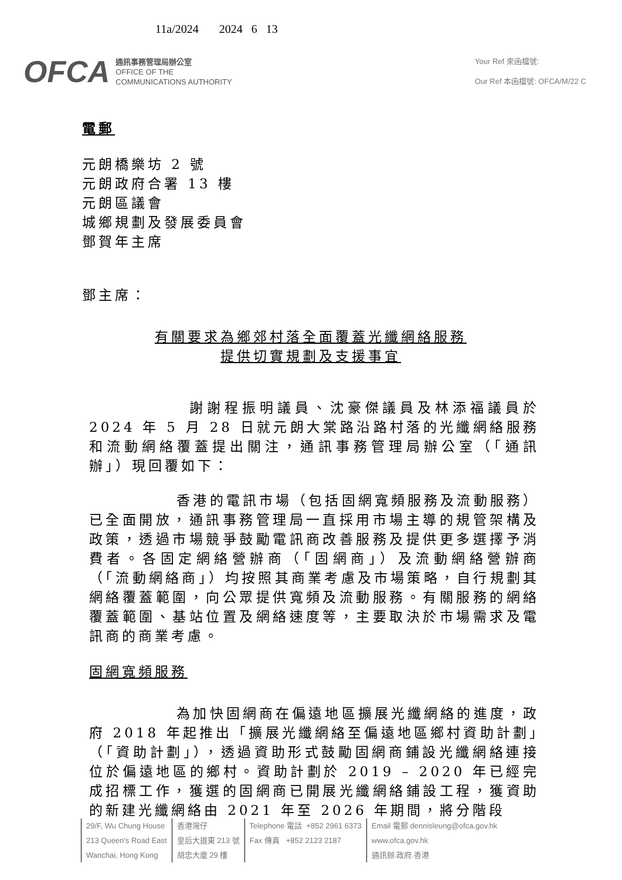11a/2024 2024 6 13
OFCA
通訊事務管理局辦公室
OFFICE OF THE
COMMUNICATIONS AUTHORITY
Your Ref 來函檔號:
Our Ref 本函檔號: OFCA/M/22 C
電郵
元朗橋樂坊 2 號
元朗政府合署 13 樓
元朗區議會
城鄉規劃及發展委員會
鄧賀年主席
鄧主席：
有關要求為鄉郊村落全面覆蓋光纖網絡服務
提供切實規劃及支援事宜
謝謝程振明議員、沈豪傑議員及林添福議員於 2024 年 5 月 28 日就元朗大棠路沿路村落的光纖網絡服務和流動網絡覆蓋提出關注，通訊事務管理局辦公室（「通訊辦」）現回覆如下：
香港的電訊市場（包括固網寬頻服務及流動服務）已全面開放，通訊事務管理局一直採用市場主導的規管架構及政策，透過市場競爭鼓勵電訊商改善服務及提供更多選擇予消費者。各固定網絡營辦商（「固網商」）及流動網絡營辦商（「流動網絡商」）均按照其商業考慮及市場策略，自行規劃其網絡覆蓋範圍，向公眾提供寬頻及流動服務。有關服務的網絡覆蓋範圍、基站位置及網絡速度等，主要取決於市場需求及電訊商的商業考慮。
固網寬頻服務
為加快固網商在偏遠地區擴展光纖網絡的進度，政府 2018 年起推出「擴展光纖網絡至偏遠地區鄉村資助計劃」（「資助計劃」），透過資助形式鼓勵固網商鋪設光纖網絡連接位於偏遠地區的鄉村。資助計劃於 2019 – 2020 年已經完成招標工作，獲選的固網商已開展光纖網絡鋪設工程，獲資助的新建光纖網絡由 2021 年至 2026 年期間，將分階段
29/F, Wu Chung House
213 Queen's Road East
Wanchai, Hong Kong
香港灣仔
皇后大道東 213 號
胡忠大廈 29 樓
Telephone 電話 +852 2961 6373
Fax 傳真 +852 2123 2187
Email 電郵 dennisleung@ofca.gov.hk
www.ofca.gov.hk
通訊辦.政府.香港